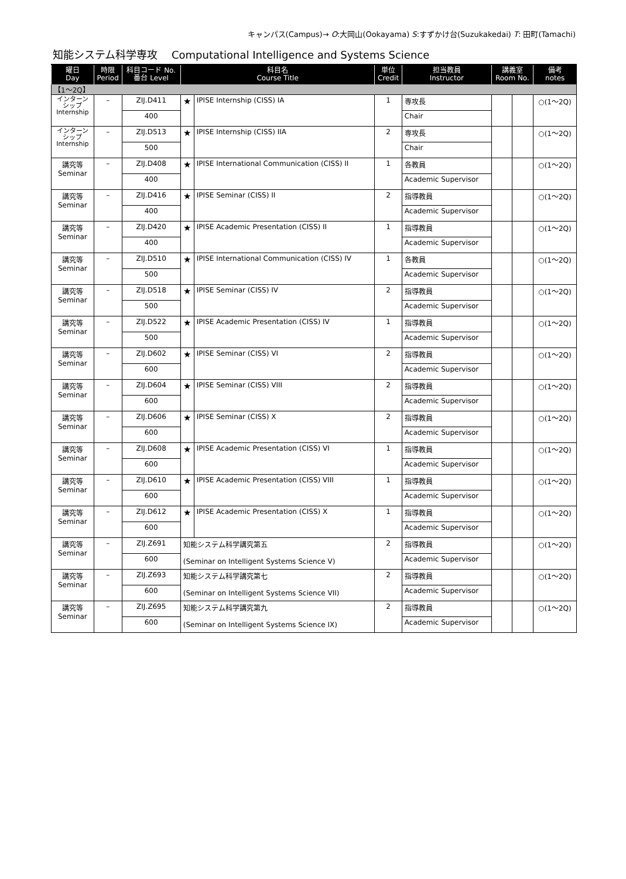キャンパス(Campus)→ O:大岡山(Ookayama) S:すずかけ台(Suzukakedai) T: 田町(Tamachi)
知能システム科学専攻 Computational Intelligence and Systems Science
| 曜日 Day | 時限 Period | 科目コード No. 番台 Level | 科目名 Course Title | | 単位 Credit | 担当教員 Instructor | 講義室 Room No. | | 備考 notes |
| --- | --- | --- | --- | --- | --- | --- | --- | --- | --- |
| 【1〜2Q】 | | | | | | | | | |
| インターン シップ Internship | – | ZIJ.D411 | ★ | IPISE Internship (CISS) IA | 1 | 専攻長 | | | ○(1〜2Q) |
| | | 400 | | | | Chair | | | |
| インターン シップ Internship | – | ZIJ.D513 | ★ | IPISE Internship (CISS) IIA | 2 | 専攻長 | | | ○(1〜2Q) |
| | | 500 | | | | Chair | | | |
| 講究等 Seminar | – | ZIJ.D408 | ★ | IPISE International Communication (CISS) II | 1 | 各教員 | | | ○(1〜2Q) |
| | | 400 | | | | Academic Supervisor | | | |
| 講究等 Seminar | – | ZIJ.D416 | ★ | IPISE Seminar (CISS) II | 2 | 指導教員 | | | ○(1〜2Q) |
| | | 400 | | | | Academic Supervisor | | | |
| 講究等 Seminar | – | ZIJ.D420 | ★ | IPISE Academic Presentation (CISS) II | 1 | 指導教員 | | | ○(1〜2Q) |
| | | 400 | | | | Academic Supervisor | | | |
| 講究等 Seminar | – | ZIJ.D510 | ★ | IPISE International Communication (CISS) IV | 1 | 各教員 | | | ○(1〜2Q) |
| | | 500 | | | | Academic Supervisor | | | |
| 講究等 Seminar | – | ZIJ.D518 | ★ | IPISE Seminar (CISS) IV | 2 | 指導教員 | | | ○(1〜2Q) |
| | | 500 | | | | Academic Supervisor | | | |
| 講究等 Seminar | – | ZIJ.D522 | ★ | IPISE Academic Presentation (CISS) IV | 1 | 指導教員 | | | ○(1〜2Q) |
| | | 500 | | | | Academic Supervisor | | | |
| 講究等 Seminar | – | ZIJ.D602 | ★ | IPISE Seminar (CISS) VI | 2 | 指導教員 | | | ○(1〜2Q) |
| | | 600 | | | | Academic Supervisor | | | |
| 講究等 Seminar | – | ZIJ.D604 | ★ | IPISE Seminar (CISS) VIII | 2 | 指導教員 | | | ○(1〜2Q) |
| | | 600 | | | | Academic Supervisor | | | |
| 講究等 Seminar | – | ZIJ.D606 | ★ | IPISE Seminar (CISS) X | 2 | 指導教員 | | | ○(1〜2Q) |
| | | 600 | | | | Academic Supervisor | | | |
| 講究等 Seminar | – | ZIJ.D608 | ★ | IPISE Academic Presentation (CISS) VI | 1 | 指導教員 | | | ○(1〜2Q) |
| | | 600 | | | | Academic Supervisor | | | |
| 講究等 Seminar | – | ZIJ.D610 | ★ | IPISE Academic Presentation (CISS) VIII | 1 | 指導教員 | | | ○(1〜2Q) |
| | | 600 | | | | Academic Supervisor | | | |
| 講究等 Seminar | – | ZIJ.D612 | ★ | IPISE Academic Presentation (CISS) X | 1 | 指導教員 | | | ○(1〜2Q) |
| | | 600 | | | | Academic Supervisor | | | |
| 講究等 Seminar | – | ZIJ.Z691 | 知能システム科学講究第五 (Seminar on Intelligent Systems Science V) | | 2 | 指導教員 | | | ○(1〜2Q) |
| | | 600 | | | | Academic Supervisor | | | |
| 講究等 Seminar | – | ZIJ.Z693 | 知能システム科学講究第七 (Seminar on Intelligent Systems Science VII) | | 2 | 指導教員 | | | ○(1〜2Q) |
| | | 600 | | | | Academic Supervisor | | | |
| 講究等 Seminar | – | ZIJ.Z695 | 知能システム科学講究第九 (Seminar on Intelligent Systems Science IX) | | 2 | 指導教員 | | | ○(1〜2Q) |
| | | 600 | | | | Academic Supervisor | | | |